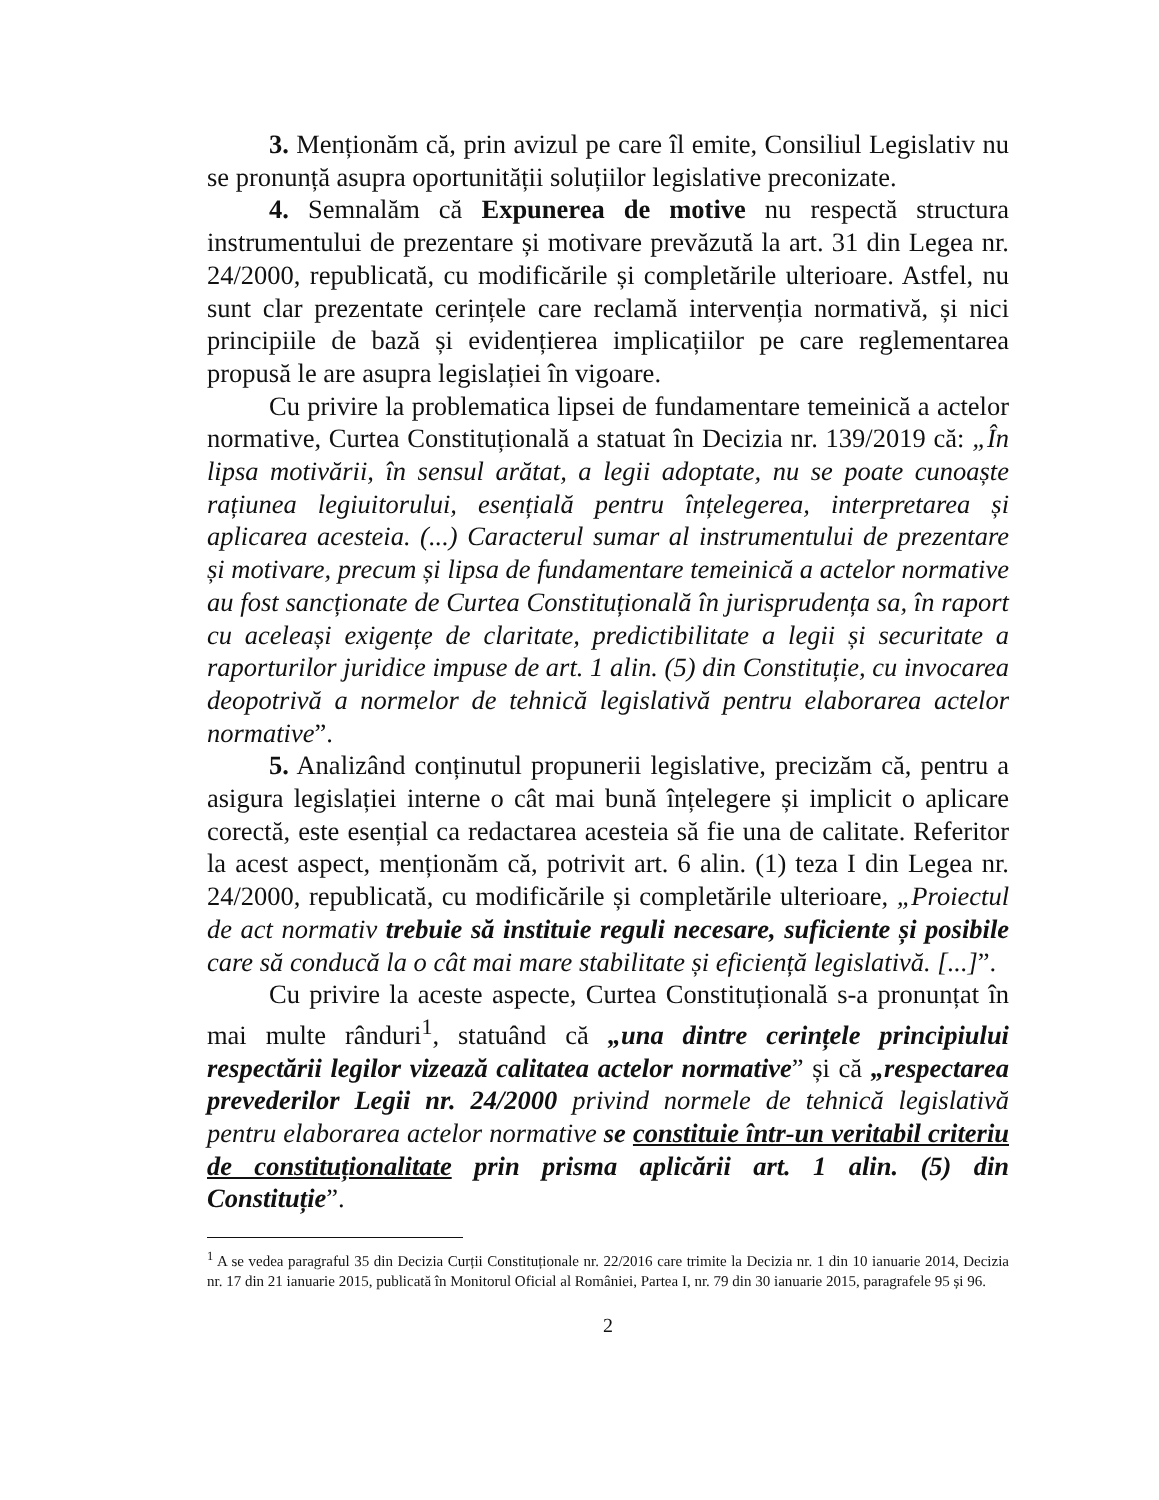3. Menționăm că, prin avizul pe care îl emite, Consiliul Legislativ nu se pronunță asupra oportunității soluțiilor legislative preconizate.
4. Semnalăm că Expunerea de motive nu respectă structura instrumentului de prezentare și motivare prevăzută la art. 31 din Legea nr. 24/2000, republicată, cu modificările și completările ulterioare. Astfel, nu sunt clar prezentate cerințele care reclamă intervenția normativă, și nici principiile de bază și evidențierea implicațiilor pe care reglementarea propusă le are asupra legislației în vigoare.
Cu privire la problematica lipsei de fundamentare temeinică a actelor normative, Curtea Constituțională a statuat în Decizia nr. 139/2019 că: „În lipsa motivării, în sensul arătat, a legii adoptate, nu se poate cunoaște rațiunea legiuitorului, esențială pentru înțelegerea, interpretarea și aplicarea acesteia. (...) Caracterul sumar al instrumentului de prezentare și motivare, precum și lipsa de fundamentare temeinică a actelor normative au fost sancționate de Curtea Constituțională în jurisprudența sa, în raport cu aceleași exigențe de claritate, predictibilitate a legii și securitate a raporturilor juridice impuse de art. 1 alin. (5) din Constituție, cu invocarea deopotrivă a normelor de tehnică legislativă pentru elaborarea actelor normative”.
5. Analizând conținutul propunerii legislative, precizăm că, pentru a asigura legislației interne o cât mai bună înțelegere și implicit o aplicare corectă, este esențial ca redactarea acesteia să fie una de calitate. Referitor la acest aspect, menționăm că, potrivit art. 6 alin. (1) teza I din Legea nr. 24/2000, republicată, cu modificările și completările ulterioare, „Proiectul de act normativ trebuie să instituie reguli necesare, suficiente și posibile care să conducă la o cât mai mare stabilitate și eficiență legislativă. [...]”.
Cu privire la aceste aspecte, Curtea Constituțională s-a pronunțat în mai multe rânduri<sup>1</sup>, statuând că „una dintre cerințele principiului respectării legilor vizează calitatea actelor normative” și că „respectarea prevederilor Legii nr. 24/2000 privind normele de tehnică legislativă pentru elaborarea actelor normative se constituie într-un veritabil criteriu de constituționalitate prin prisma aplicării art. 1 alin. (5) din Constituție”.
<sup>1</sup> A se vedea paragraful 35 din Decizia Curții Constituționale nr. 22/2016 care trimite la Decizia nr. 1 din 10 ianuarie 2014, Decizia nr. 17 din 21 ianuarie 2015, publicată în Monitorul Oficial al României, Partea I, nr. 79 din 30 ianuarie 2015, paragrafele 95 și 96.
2